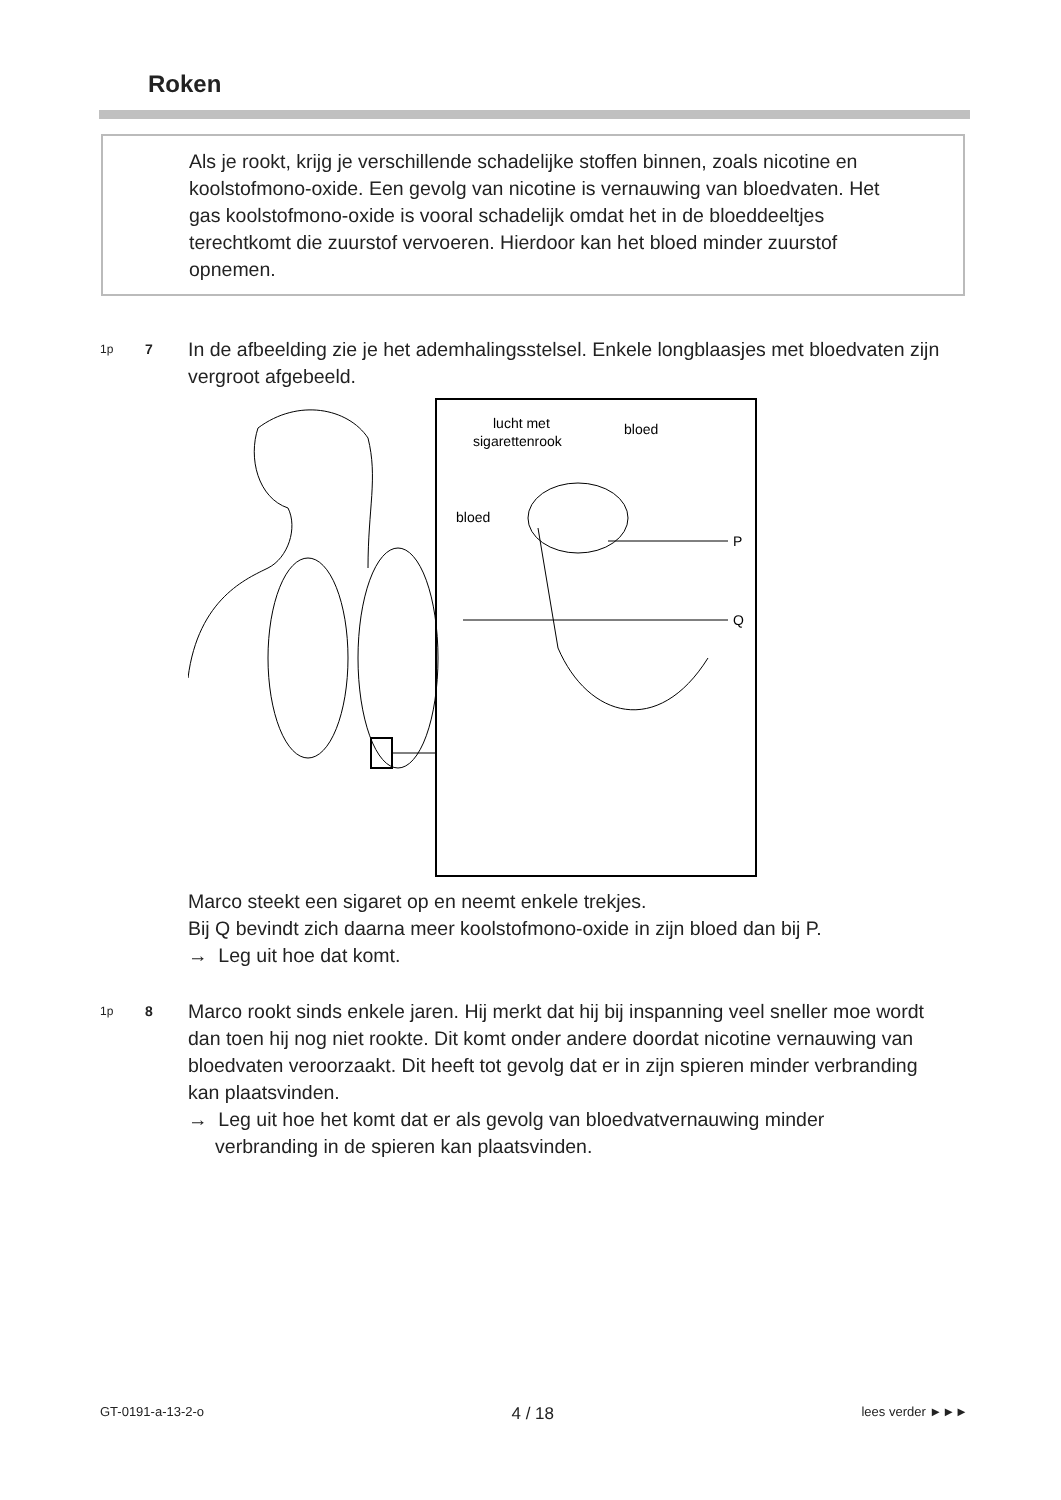Roken
Als je rookt, krijg je verschillende schadelijke stoffen binnen, zoals nicotine en koolstofmono-oxide. Een gevolg van nicotine is vernauwing van bloedvaten. Het gas koolstofmono-oxide is vooral schadelijk omdat het in de bloeddeeltjes terechtkomt die zuurstof vervoeren. Hierdoor kan het bloed minder zuurstof opnemen.
1p 7 In de afbeelding zie je het ademhalingsstelsel. Enkele longblaasjes met bloedvaten zijn vergroot afgebeeld.
lucht met
sigarettenrook
bloed
bloed
P
Q
Marco steekt een sigaret op en neemt enkele trekjes.
Bij Q bevindt zich daarna meer koolstofmono-oxide in zijn bloed dan bij P.
→ Leg uit hoe dat komt.
1p 8 Marco rookt sinds enkele jaren. Hij merkt dat hij bij inspanning veel sneller moe wordt dan toen hij nog niet rookte. Dit komt onder andere doordat nicotine vernauwing van bloedvaten veroorzaakt. Dit heeft tot gevolg dat er in zijn spieren minder verbranding kan plaatsvinden.
→ Leg uit hoe het komt dat er als gevolg van bloedvatvernauwing minder
verbranding in de spieren kan plaatsvinden.
GT-0191-a-13-2-o 4 / 18 lees verder ►►►